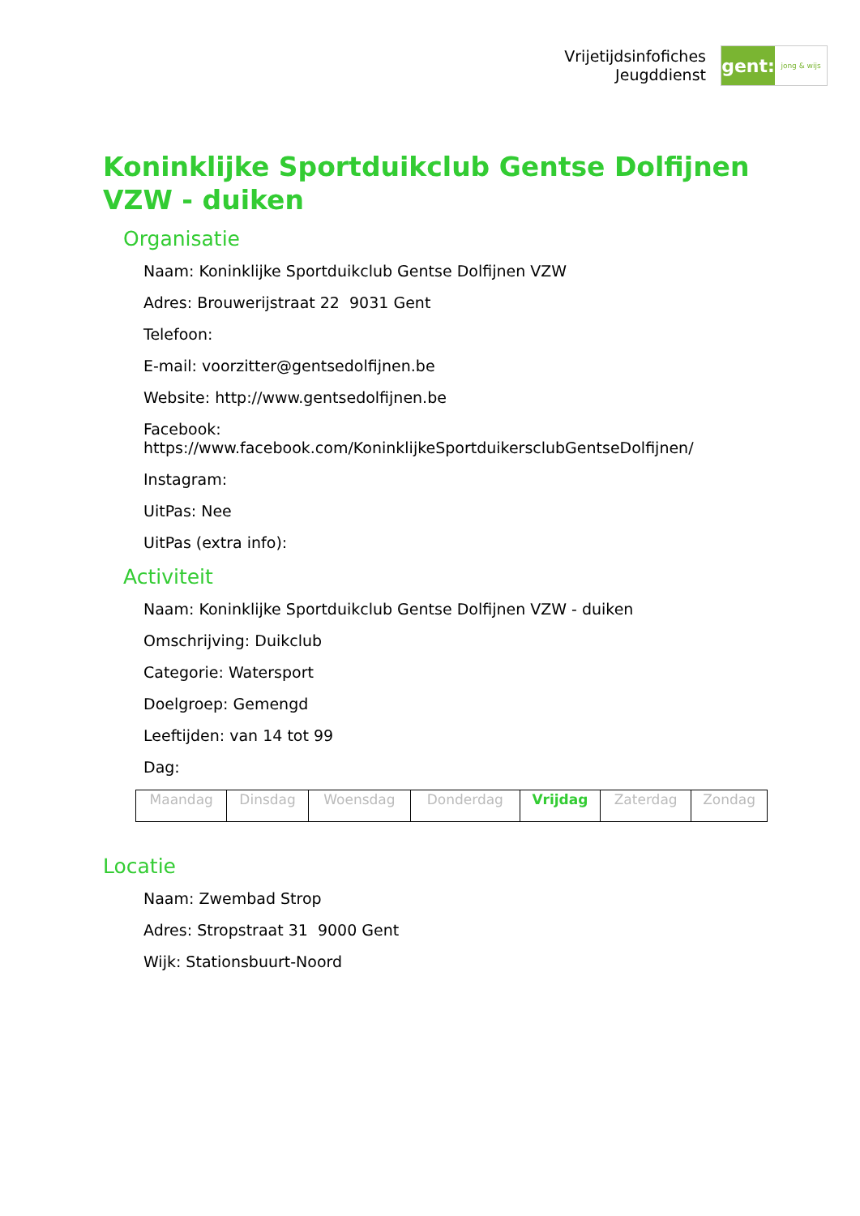Vrijetijdsinfofiches
Jeugddienst
gent:
jong & wijs
Koninklijke Sportduikclub Gentse Dolfijnen VZW - duiken
Organisatie
Naam: Koninklijke Sportduikclub Gentse Dolfijnen VZW
Adres: Brouwerijstraat 22 9031 Gent
Telefoon:
E-mail: voorzitter@gentsedolfijnen.be
Website: http://www.gentsedolfijnen.be
Facebook:
https://www.facebook.com/KoninklijkeSportduikersclubGentseDolfijnen/
Instagram:
UitPas: Nee
UitPas (extra info):
Activiteit
Naam: Koninklijke Sportduikclub Gentse Dolfijnen VZW - duiken
Omschrijving: Duikclub
Categorie: Watersport
Doelgroep: Gemengd
Leeftijden: van 14 tot 99
Dag:
| Maandag | Dinsdag | Woensdag | Donderdag | Vrijdag | Zaterdag | Zondag |
Locatie
Naam: Zwembad Strop
Adres: Stropstraat 31 9000 Gent
Wijk: Stationsbuurt-Noord